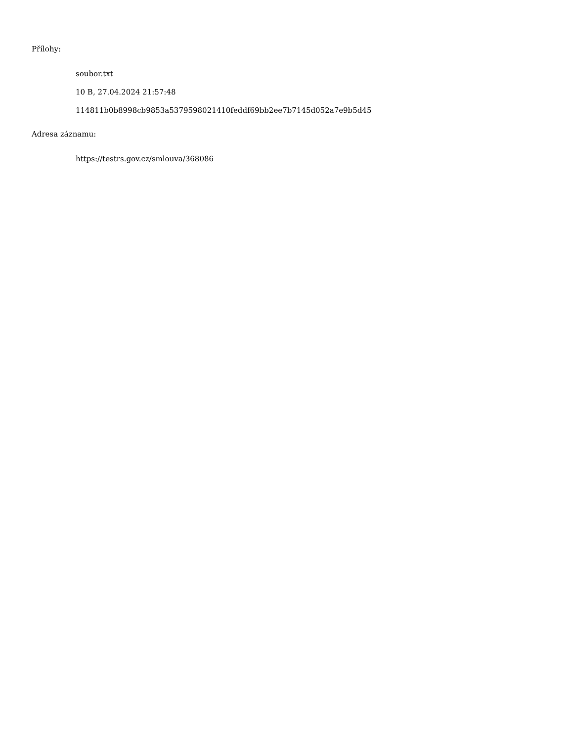Přílohy:
soubor.txt
10 B, 27.04.2024 21:57:48
114811b0b8998cb9853a5379598021410feddf69bb2ee7b7145d052a7e9b5d45
Adresa záznamu:
https://testrs.gov.cz/smlouva/368086